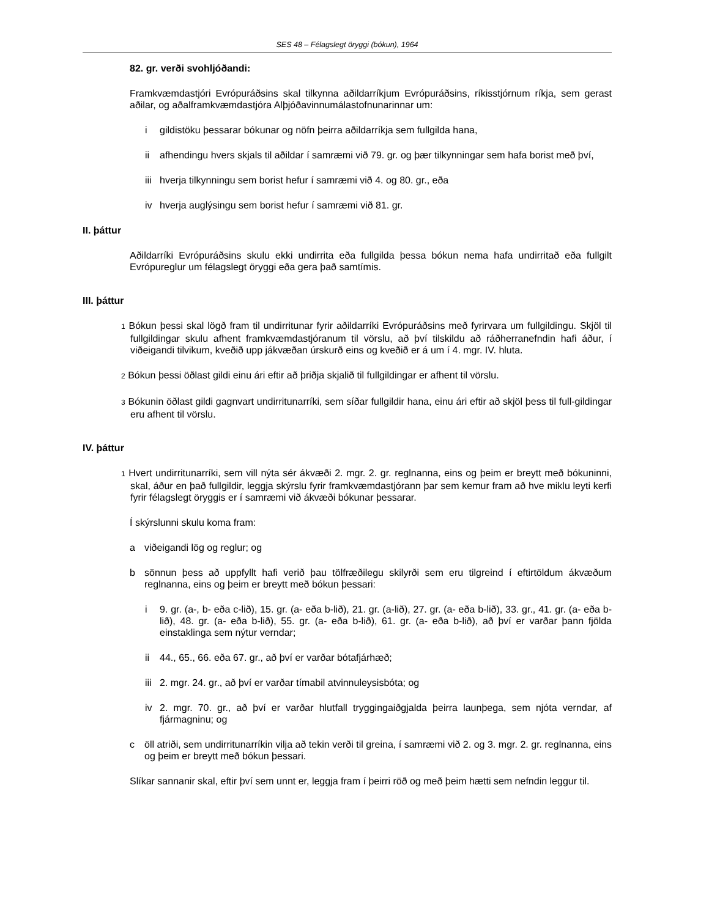SES 48 – Félagslegt öryggi (bókun), 1964
82. gr. verði svohljóðandi:
Framkvæmdastjóri Evrópuráðsins skal tilkynna aðildarríkjum Evrópuráðsins, ríkisstjórnum ríkja, sem gerast aðilar, og aðalframkvæmdastjóra Alþjóðavinnumálastofnunarinnar um:
i gildistöku þessarar bókunar og nöfn þeirra aðildarríkja sem fullgilda hana,
ii afhendingu hvers skjals til aðildar í samræmi við 79. gr. og þær tilkynningar sem hafa borist með því,
iii hverja tilkynningu sem borist hefur í samræmi við 4. og 80. gr., eða
iv hverja auglýsingu sem borist hefur í samræmi við 81. gr.
II. þáttur
Aðildarríki Evrópuráðsins skulu ekki undirrita eða fullgilda þessa bókun nema hafa undirritað eða fullgilt Evrópureglur um félagslegt öryggi eða gera það samtímis.
III. þáttur
1 Bókun þessi skal lögð fram til undirritunar fyrir aðildarríki Evrópuráðsins með fyrirvara um fullgildingu. Skjöl til fullgildingar skulu afhent framkvæmdastjóranum til vörslu, að því tilskildu að ráðherranefndin hafi áður, í viðeigandi tilvikum, kveðið upp jákvæðan úrskurð eins og kveðið er á um í 4. mgr. IV. hluta.
2 Bókun þessi öðlast gildi einu ári eftir að þriðja skjalið til fullgildingar er afhent til vörslu.
3 Bókunin öðlast gildi gagnvart undirritunarríki, sem síðar fullgildir hana, einu ári eftir að skjöl þess til full-gildingar eru afhent til vörslu.
IV. þáttur
1 Hvert undirritunarríki, sem vill nýta sér ákvæði 2. mgr. 2. gr. reglnanna, eins og þeim er breytt með bókuninni, skal, áður en það fullgildir, leggja skýrslu fyrir framkvæmdastjórann þar sem kemur fram að hve miklu leyti kerfi fyrir félagslegt öryggis er í samræmi við ákvæði bókunar þessarar.
Í skýrslunni skulu koma fram:
a viðeigandi lög og reglur; og
b sönnun þess að uppfyllt hafi verið þau tölfræðilegu skilyrði sem eru tilgreind í eftirtöldum ákvæðum reglnanna, eins og þeim er breytt með bókun þessari:
i 9. gr. (a-, b- eða c-lið), 15. gr. (a- eða b-lið), 21. gr. (a-lið), 27. gr. (a- eða b-lið), 33. gr., 41. gr. (a- eða b-lið), 48. gr. (a- eða b-lið), 55. gr. (a- eða b-lið), 61. gr. (a- eða b-lið), að því er varðar þann fjölda einstaklinga sem nýtur verndar;
ii 44., 65., 66. eða 67. gr., að því er varðar bótafjárhæð;
iii 2. mgr. 24. gr., að því er varðar tímabil atvinnuleysisbóta; og
iv 2. mgr. 70. gr., að því er varðar hlutfall tryggingaiðgjalda þeirra launþega, sem njóta verndar, af fjármagninu; og
c öll atriði, sem undirritunarríkin vilja að tekin verði til greina, í samræmi við 2. og 3. mgr. 2. gr. reglnanna, eins og þeim er breytt með bókun þessari.
Slíkar sannanir skal, eftir því sem unnt er, leggja fram í þeirri röð og með þeim hætti sem nefndin leggur til.